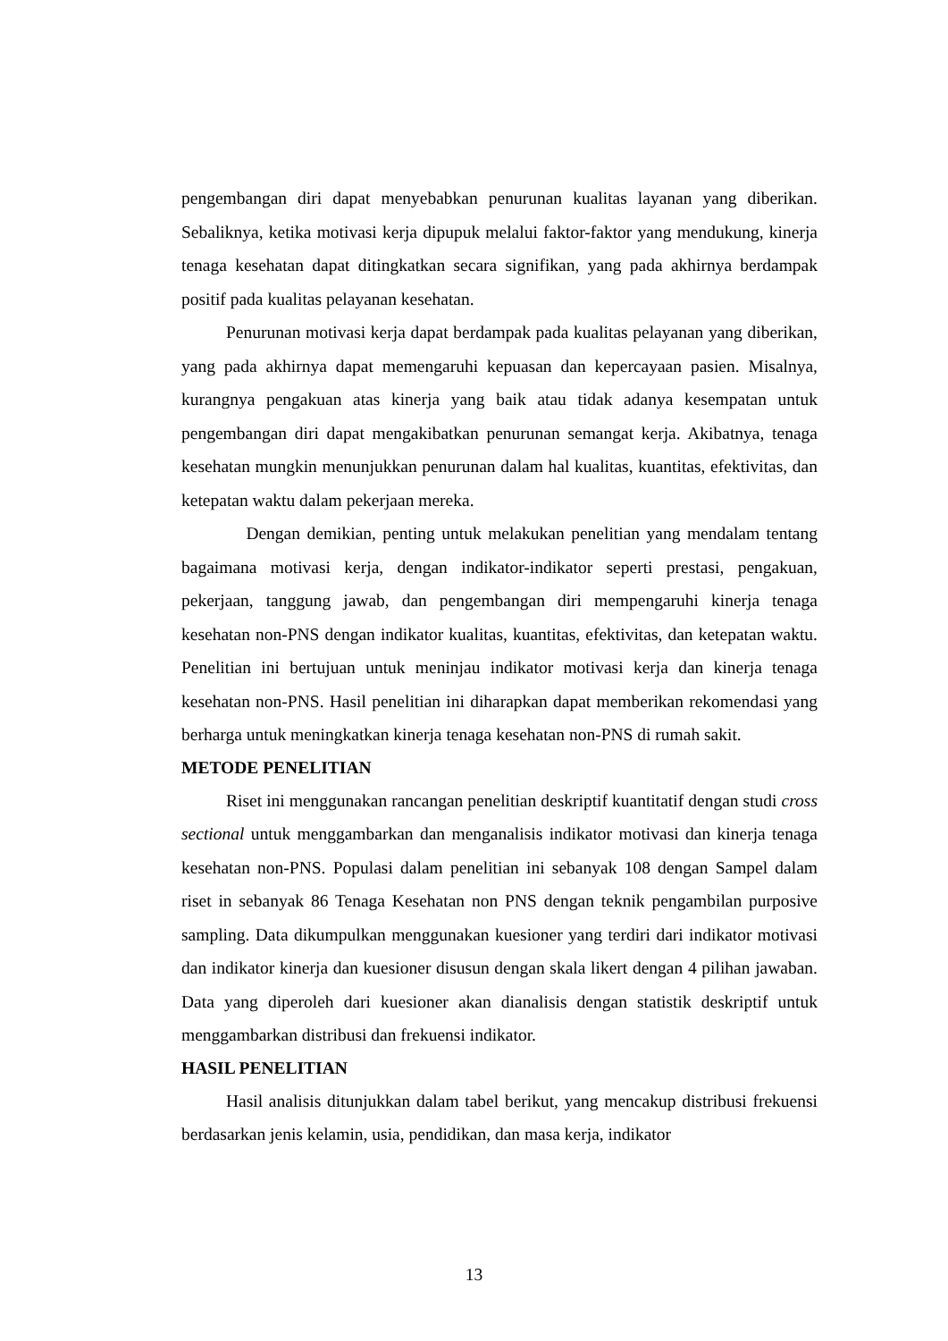pengembangan diri dapat menyebabkan penurunan kualitas layanan yang diberikan. Sebaliknya, ketika motivasi kerja dipupuk melalui faktor-faktor yang mendukung, kinerja tenaga kesehatan dapat ditingkatkan secara signifikan, yang pada akhirnya berdampak positif pada kualitas pelayanan kesehatan.
Penurunan motivasi kerja dapat berdampak pada kualitas pelayanan yang diberikan, yang pada akhirnya dapat memengaruhi kepuasan dan kepercayaan pasien. Misalnya, kurangnya pengakuan atas kinerja yang baik atau tidak adanya kesempatan untuk pengembangan diri dapat mengakibatkan penurunan semangat kerja. Akibatnya, tenaga kesehatan mungkin menunjukkan penurunan dalam hal kualitas, kuantitas, efektivitas, dan ketepatan waktu dalam pekerjaan mereka.
Dengan demikian, penting untuk melakukan penelitian yang mendalam tentang bagaimana motivasi kerja, dengan indikator-indikator seperti prestasi, pengakuan, pekerjaan, tanggung jawab, dan pengembangan diri mempengaruhi kinerja tenaga kesehatan non-PNS dengan indikator kualitas, kuantitas, efektivitas, dan ketepatan waktu. Penelitian ini bertujuan untuk meninjau indikator motivasi kerja dan kinerja tenaga kesehatan non-PNS. Hasil penelitian ini diharapkan dapat memberikan rekomendasi yang berharga untuk meningkatkan kinerja tenaga kesehatan non-PNS di rumah sakit.
METODE PENELITIAN
Riset ini menggunakan rancangan penelitian deskriptif kuantitatif dengan studi cross sectional untuk menggambarkan dan menganalisis indikator motivasi dan kinerja tenaga kesehatan non-PNS. Populasi dalam penelitian ini sebanyak 108 dengan Sampel dalam riset in sebanyak 86 Tenaga Kesehatan non PNS dengan teknik pengambilan purposive sampling. Data dikumpulkan menggunakan kuesioner yang terdiri dari indikator motivasi dan indikator kinerja dan kuesioner disusun dengan skala likert dengan 4 pilihan jawaban. Data yang diperoleh dari kuesioner akan dianalisis dengan statistik deskriptif untuk menggambarkan distribusi dan frekuensi indikator.
HASIL PENELITIAN
Hasil analisis ditunjukkan dalam tabel berikut, yang mencakup distribusi frekuensi berdasarkan jenis kelamin, usia, pendidikan, dan masa kerja, indikator
13